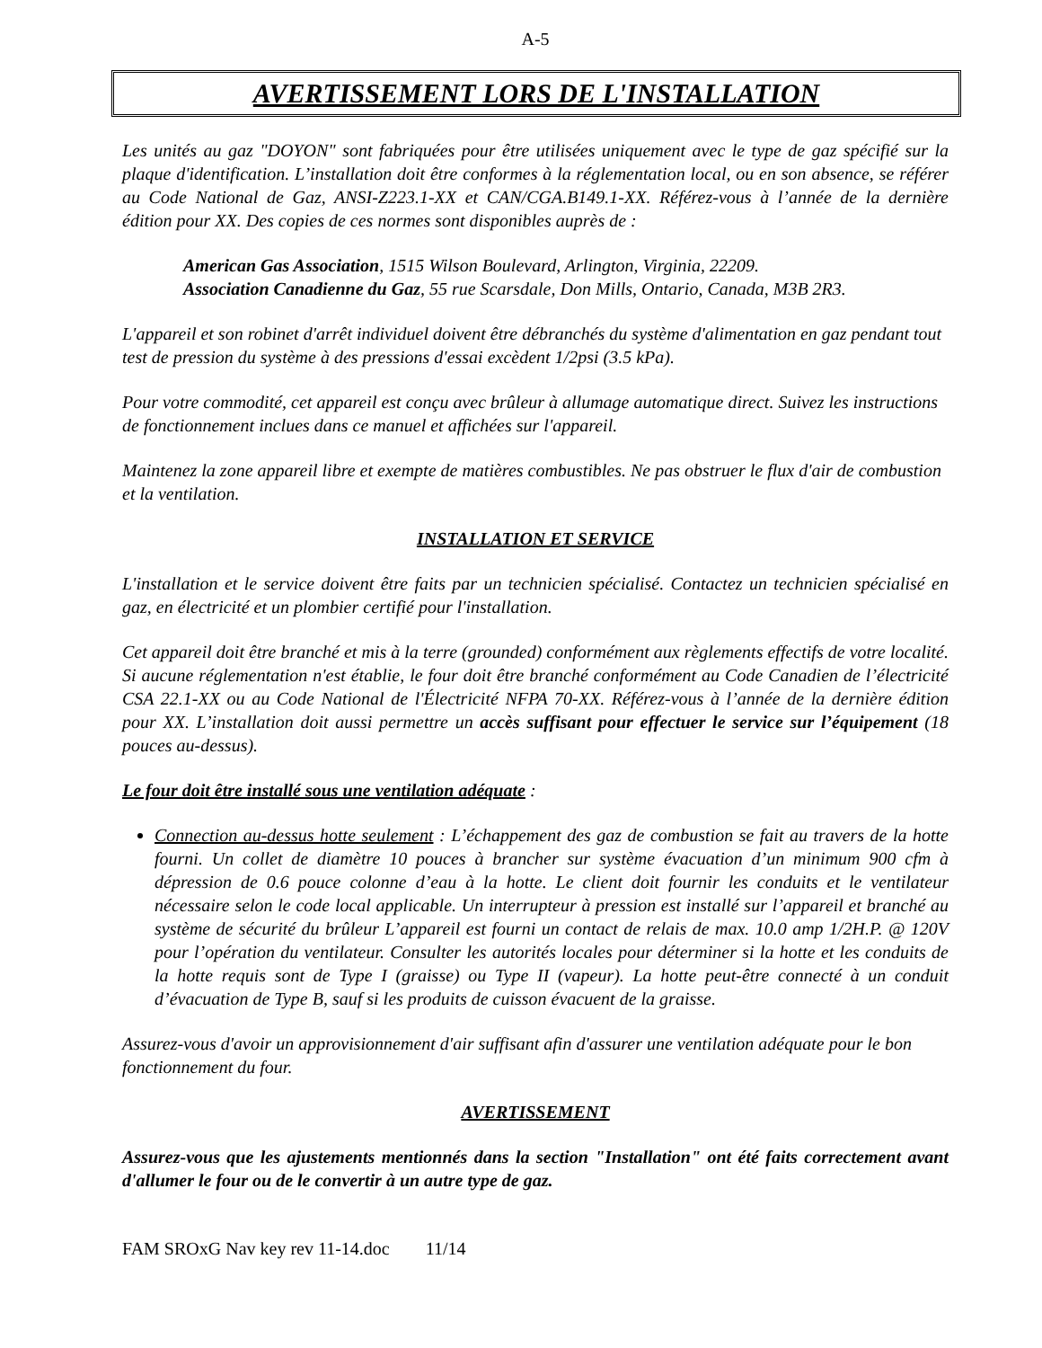A-5
AVERTISSEMENT LORS DE L'INSTALLATION
Les unités au gaz "DOYON" sont fabriquées pour être utilisées uniquement avec le type de gaz spécifié sur la plaque d'identification. L’installation doit être conformes à la réglementation local, ou en son absence, se référer au Code National de Gaz, ANSI-Z223.1-XX et CAN/CGA.B149.1-XX. Référez-vous à l’année de la dernière édition pour XX. Des copies de ces normes sont disponibles auprès de :
American Gas Association, 1515 Wilson Boulevard, Arlington, Virginia, 22209.
Association Canadienne du Gaz, 55 rue Scarsdale, Don Mills, Ontario, Canada, M3B 2R3.
L'appareil et son robinet d'arrêt individuel doivent être débranchés du système d'alimentation en gaz pendant tout test de pression du système à des pressions d'essai excèdent 1/2psi (3.5 kPa).
Pour votre commodité, cet appareil est conçu avec brûleur à allumage automatique direct. Suivez les instructions de fonctionnement inclues dans ce manuel et affichées sur l'appareil.
Maintenez la zone appareil libre et exempte de matières combustibles. Ne pas obstruer le flux d'air de combustion et la ventilation.
INSTALLATION ET SERVICE
L'installation et le service doivent être faits par un technicien spécialisé. Contactez un technicien spécialisé en gaz, en électricité et un plombier certifié pour l'installation.
Cet appareil doit être branché et mis à la terre (grounded) conformément aux règlements effectifs de votre localité. Si aucune réglementation n'est établie, le four doit être branché conformément au Code Canadien de l’électricité CSA 22.1-XX ou au Code National de l'Électricité NFPA 70-XX. Référez-vous à l’année de la dernière édition pour XX. L’installation doit aussi permettre un accès suffisant pour effectuer le service sur l’équipement (18 pouces au-dessus).
Le four doit être installé sous une ventilation adéquate :
Connection au-dessus hotte seulement : L’échappement des gaz de combustion se fait au travers de la hotte fourni. Un collet de diamètre 10 pouces à brancher sur système évacuation d’un minimum 900 cfm à dépression de 0.6 pouce colonne d’eau à la hotte. Le client doit fournir les conduits et le ventilateur nécessaire selon le code local applicable. Un interrupteur à pression est installé sur l’appareil et branché au système de sécurité du brûleur L’appareil est fourni un contact de relais de max. 10.0 amp 1/2H.P. @ 120V pour l’opération du ventilateur. Consulter les autorités locales pour déterminer si la hotte et les conduits de la hotte requis sont de Type I (graisse) ou Type II (vapeur). La hotte peut-être connecté à un conduit d’évacuation de Type B, sauf si les produits de cuisson évacuent de la graisse.
Assurez-vous d'avoir un approvisionnement d'air suffisant afin d'assurer une ventilation adéquate pour le bon fonctionnement du four.
AVERTISSEMENT
Assurez-vous que les ajustements mentionnés dans la section "Installation" ont été faits correctement avant d'allumer le four ou de le convertir à un autre type de gaz.
FAM SROxG Nav key rev 11-14.doc 11/14